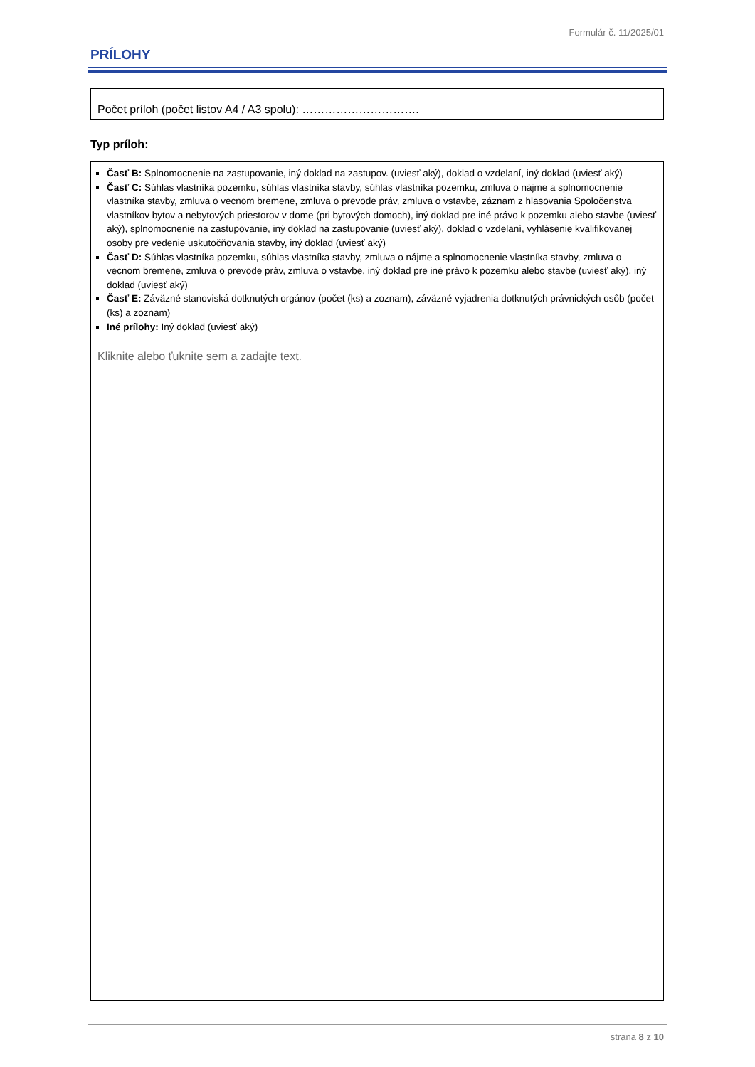Formulár č. 11/2025/01
PRÍLOHY
Počet príloh (počet listov A4 / A3 spolu): ………………………….
Typ príloh:
Časť B: Splnomocnenie na zastupovanie, iný doklad na zastupov. (uviesť aký), doklad o vzdelaní, iný doklad (uviesť aký)
Časť C: Súhlas vlastníka pozemku, súhlas vlastníka stavby, súhlas vlastníka pozemku, zmluva o nájme a splnomocnenie vlastníka stavby, zmluva o vecnom bremene, zmluva o prevode práv, zmluva o vstavbe, záznam z hlasovania Spoločenstva vlastníkov bytov a nebytových priestorov v dome (pri bytových domoch), iný doklad pre iné právo k pozemku alebo stavbe (uviesť aký), splnomocnenie na zastupovanie, iný doklad na zastupovanie (uviesť aký), doklad o vzdelaní, vyhlásenie kvalifikovanej osoby pre vedenie uskutočňovania stavby, iný doklad (uviesť aký)
Časť D: Súhlas vlastníka pozemku, súhlas vlastníka stavby, zmluva o nájme a splnomocnenie vlastníka stavby, zmluva o vecnom bremene, zmluva o prevode práv, zmluva o vstavbe, iný doklad pre iné právo k pozemku alebo stavbe (uviesť aký), iný doklad (uviesť aký)
Časť E: Záväzné stanoviská dotknutých orgánov (počet (ks) a zoznam), záväzné vyjadrenia dotknutých právnických osôb (počet (ks) a zoznam)
Iné prílohy: Iný doklad (uviesť aký)
Kliknite alebo ťuknite sem a zadajte text.
strana 8 z 10